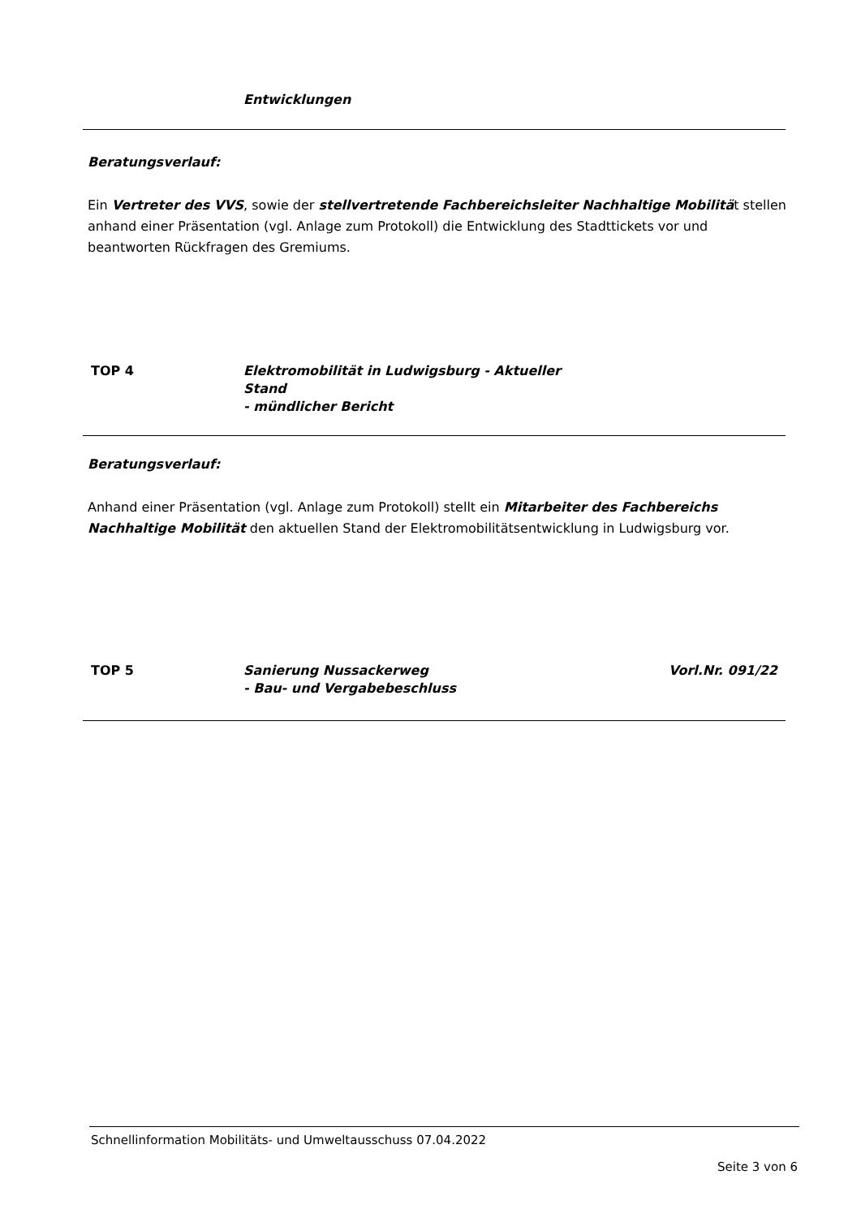Entwicklungen
Beratungsverlauf:
Ein Vertreter des VVS, sowie der stellvertretende Fachbereichsleiter Nachhaltige Mobilität stellen anhand einer Präsentation (vgl. Anlage zum Protokoll) die Entwicklung des Stadttickets vor und beantworten Rückfragen des Gremiums.
TOP 4 Elektromobilität in Ludwigsburg - Aktueller
Stand
- mündlicher Bericht
Beratungsverlauf:
Anhand einer Präsentation (vgl. Anlage zum Protokoll) stellt ein Mitarbeiter des Fachbereichs Nachhaltige Mobilität den aktuellen Stand der Elektromobilitätsentwicklung in Ludwigsburg vor.
TOP 5 Sanierung Nussackerweg
- Bau- und Vergabebeschluss
Vorl.Nr. 091/22
Schnellinformation Mobilitäts- und Umweltausschuss 07.04.2022
Seite 3 von 6